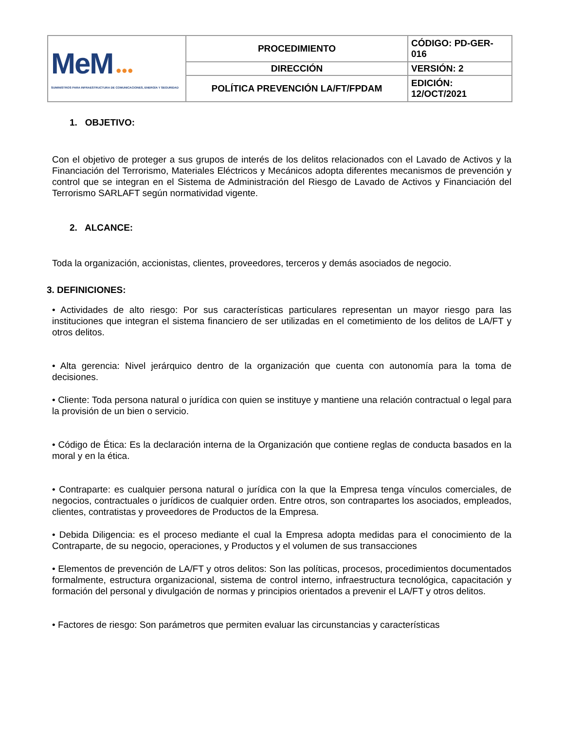| MeM ●●● SUMINISTROS PARA INFRAESTRUCTURA DE COMUNICACIONES, ENERGÍA Y SEGURIDAD | PROCEDIMIENTO | CÓDIGO: PD-GER-016 |
| | DIRECCIÓN | VERSIÓN: 2 |
| | POLÍTICA PREVENCIÓN LA/FT/FPDAM | EDICIÓN: 12/OCT/2021 |
1. OBJETIVO:
Con el objetivo de proteger a sus grupos de interés de los delitos relacionados con el Lavado de Activos y la Financiación del Terrorismo, Materiales Eléctricos y Mecánicos adopta diferentes mecanismos de prevención y control que se integran en el Sistema de Administración del Riesgo de Lavado de Activos y Financiación del Terrorismo SARLAFT según normatividad vigente.
2. ALCANCE:
Toda la organización, accionistas, clientes, proveedores, terceros y demás asociados de negocio.
3. DEFINICIONES:
• Actividades de alto riesgo: Por sus características particulares representan un mayor riesgo para las instituciones que integran el sistema financiero de ser utilizadas en el cometimiento de los delitos de LA/FT y otros delitos.
• Alta gerencia: Nivel jerárquico dentro de la organización que cuenta con autonomía para la toma de decisiones.
• Cliente: Toda persona natural o jurídica con quien se instituye y mantiene una relación contractual o legal para la provisión de un bien o servicio.
• Código de Ética: Es la declaración interna de la Organización que contiene reglas de conducta basados en la moral y en la ética.
• Contraparte: es cualquier persona natural o jurídica con la que la Empresa tenga vínculos comerciales, de negocios, contractuales o jurídicos de cualquier orden. Entre otros, son contrapartes los asociados, empleados, clientes, contratistas y proveedores de Productos de la Empresa.
• Debida Diligencia: es el proceso mediante el cual la Empresa adopta medidas para el conocimiento de la Contraparte, de su negocio, operaciones, y Productos y el volumen de sus transacciones
• Elementos de prevención de LA/FT y otros delitos: Son las políticas, procesos, procedimientos documentados formalmente, estructura organizacional, sistema de control interno, infraestructura tecnológica, capacitación y formación del personal y divulgación de normas y principios orientados a prevenir el LA/FT y otros delitos.
• Factores de riesgo: Son parámetros que permiten evaluar las circunstancias y características